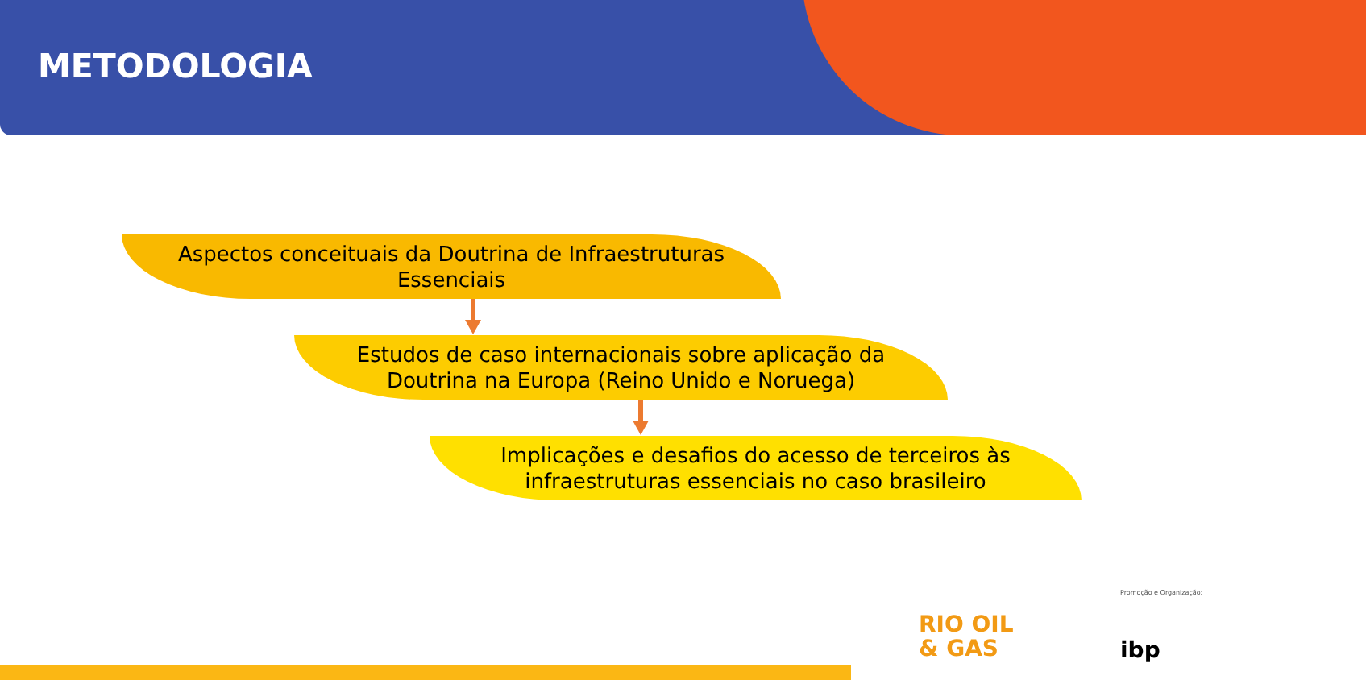METODOLOGIA
Aspectos conceituais da Doutrina de Infraestruturas
Essenciais
Estudos de caso internacionais sobre aplicação da
Doutrina na Europa (Reino Unido e Noruega)
Implicações e desafios do acesso de terceiros às
infraestruturas essenciais no caso brasileiro
Promoção e Organização:
RIO OIL
& GAS
ibp